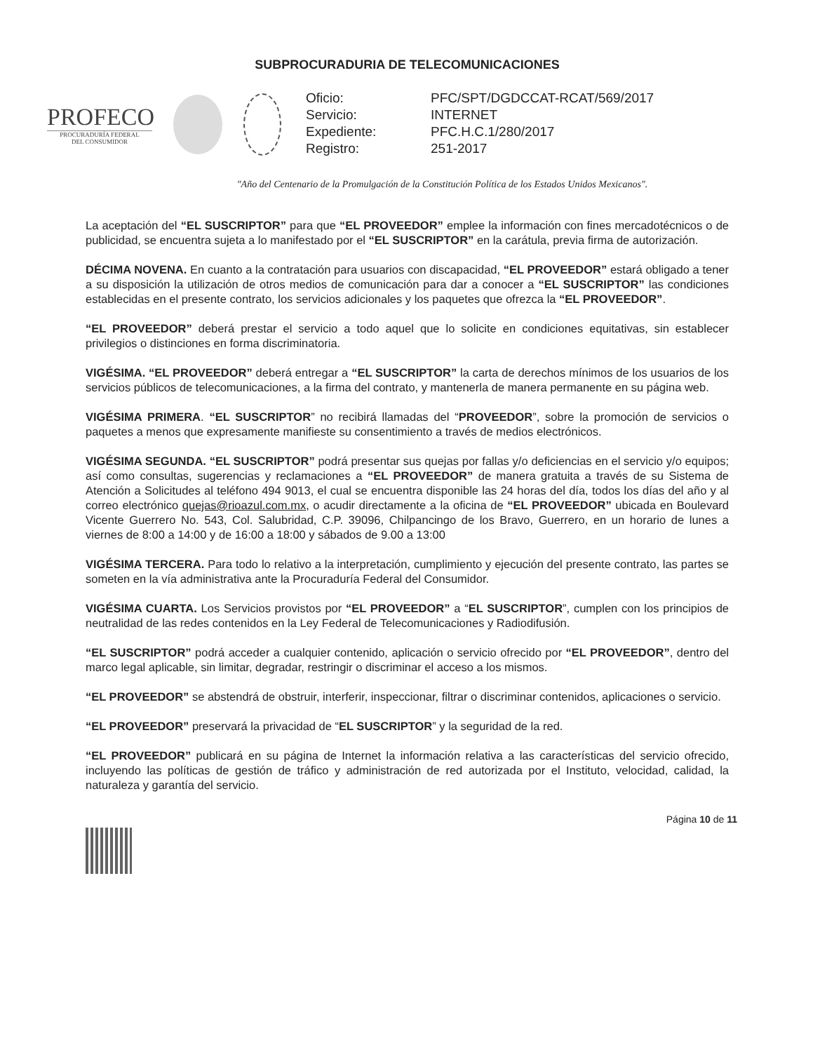SUBPROCURADURIA DE TELECOMUNICACIONES
PROFECO
PROCURADURÍA FEDERAL
DEL CONSUMIDOR
| Oficio: | PFC/SPT/DGDCCAT-RCAT/569/2017 |
| Servicio: | INTERNET |
| Expediente: | PFC.H.C.1/280/2017 |
| Registro: | 251-2017 |
"Año del Centenario de la Promulgación de la Constitución Política de los Estados Unidos Mexicanos".
La aceptación del “EL SUSCRIPTOR” para que “EL PROVEEDOR” emplee la información con fines mercadotécnicos o de publicidad, se encuentra sujeta a lo manifestado por el “EL SUSCRIPTOR” en la carátula, previa firma de autorización.
DÉCIMA NOVENA. En cuanto a la contratación para usuarios con discapacidad, “EL PROVEEDOR” estará obligado a tener a su disposición la utilización de otros medios de comunicación para dar a conocer a “EL SUSCRIPTOR” las condiciones establecidas en el presente contrato, los servicios adicionales y los paquetes que ofrezca la “EL PROVEEDOR”.
“EL PROVEEDOR” deberá prestar el servicio a todo aquel que lo solicite en condiciones equitativas, sin establecer privilegios o distinciones en forma discriminatoria.
VIGÉSIMA. “EL PROVEEDOR” deberá entregar a “EL SUSCRIPTOR” la carta de derechos mínimos de los usuarios de los servicios públicos de telecomunicaciones, a la firma del contrato, y mantenerla de manera permanente en su página web.
VIGÉSIMA PRIMERA. “EL SUSCRIPTOR” no recibirá llamadas del “PROVEEDOR”, sobre la promoción de servicios o paquetes a menos que expresamente manifieste su consentimiento a través de medios electrónicos.
VIGÉSIMA SEGUNDA. “EL SUSCRIPTOR” podrá presentar sus quejas por fallas y/o deficiencias en el servicio y/o equipos; así como consultas, sugerencias y reclamaciones a “EL PROVEEDOR” de manera gratuita a través de su Sistema de Atención a Solicitudes al teléfono 494 9013, el cual se encuentra disponible las 24 horas del día, todos los días del año y al correo electrónico quejas@rioazul.com.mx, o acudir directamente a la oficina de “EL PROVEEDOR” ubicada en Boulevard Vicente Guerrero No. 543, Col. Salubridad, C.P. 39096, Chilpancingo de los Bravo, Guerrero, en un horario de lunes a viernes de 8:00 a 14:00 y de 16:00 a 18:00 y sábados de 9.00 a 13:00
VIGÉSIMA TERCERA. Para todo lo relativo a la interpretación, cumplimiento y ejecución del presente contrato, las partes se someten en la vía administrativa ante la Procuraduría Federal del Consumidor.
VIGÉSIMA CUARTA. Los Servicios provistos por “EL PROVEEDOR” a “EL SUSCRIPTOR”, cumplen con los principios de neutralidad de las redes contenidos en la Ley Federal de Telecomunicaciones y Radiodifusión.
“EL SUSCRIPTOR” podrá acceder a cualquier contenido, aplicación o servicio ofrecido por “EL PROVEEDOR”, dentro del marco legal aplicable, sin limitar, degradar, restringir o discriminar el acceso a los mismos.
“EL PROVEEDOR” se abstendrá de obstruir, interferir, inspeccionar, filtrar o discriminar contenidos, aplicaciones o servicio.
“EL PROVEEDOR” preservará la privacidad de “EL SUSCRIPTOR” y la seguridad de la red.
“EL PROVEEDOR” publicará en su página de Internet la información relativa a las características del servicio ofrecido, incluyendo las políticas de gestión de tráfico y administración de red autorizada por el Instituto, velocidad, calidad, la naturaleza y garantía del servicio.
Página 10 de 11